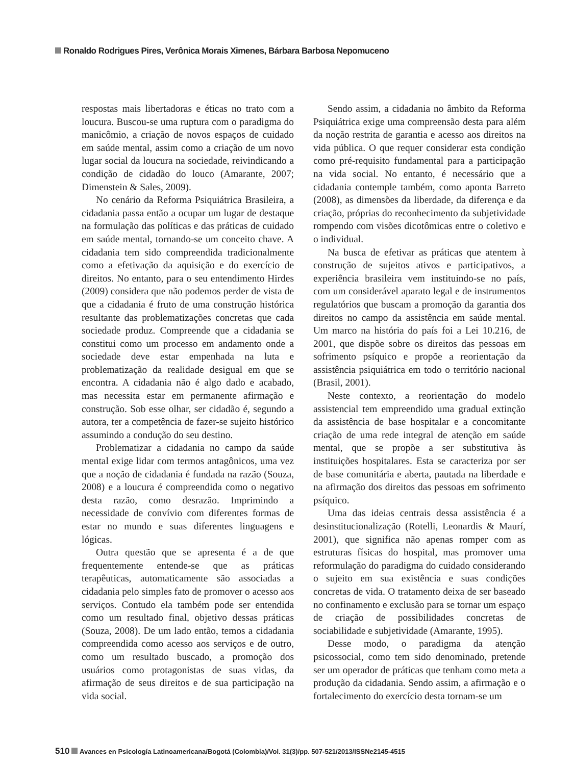Ronaldo Rodrigues Pires, Verônica Morais Ximenes, Bárbara Barbosa Nepomuceno
respostas mais libertadoras e éticas no trato com a loucura. Buscou-se uma ruptura com o paradigma do manicômio, a criação de novos espaços de cuidado em saúde mental, assim como a criação de um novo lugar social da loucura na sociedade, reivindicando a condição de cidadão do louco (Amarante, 2007; Dimenstein & Sales, 2009).
No cenário da Reforma Psiquiátrica Brasileira, a cidadania passa então a ocupar um lugar de destaque na formulação das políticas e das práticas de cuidado em saúde mental, tornando-se um conceito chave. A cidadania tem sido compreendida tradicionalmente como a efetivação da aquisição e do exercício de direitos. No entanto, para o seu entendimento Hirdes (2009) considera que não podemos perder de vista de que a cidadania é fruto de uma construção histórica resultante das problematizações concretas que cada sociedade produz. Compreende que a cidadania se constitui como um processo em andamento onde a sociedade deve estar empenhada na luta e problematização da realidade desigual em que se encontra. A cidadania não é algo dado e acabado, mas necessita estar em permanente afirmação e construção. Sob esse olhar, ser cidadão é, segundo a autora, ter a competência de fazer-se sujeito histórico assumindo a condução do seu destino.
Problematizar a cidadania no campo da saúde mental exige lidar com termos antagônicos, uma vez que a noção de cidadania é fundada na razão (Souza, 2008) e a loucura é compreendida como o negativo desta razão, como desrazão. Imprimindo a necessidade de convívio com diferentes formas de estar no mundo e suas diferentes linguagens e lógicas.
Outra questão que se apresenta é a de que frequentemente entende-se que as práticas terapêuticas, automaticamente são associadas a cidadania pelo simples fato de promover o acesso aos serviços. Contudo ela também pode ser entendida como um resultado final, objetivo dessas práticas (Souza, 2008). De um lado então, temos a cidadania compreendida como acesso aos serviços e de outro, como um resultado buscado, a promoção dos usuários como protagonistas de suas vidas, da afirmação de seus direitos e de sua participação na vida social.
Sendo assim, a cidadania no âmbito da Reforma Psiquiátrica exige uma compreensão desta para além da noção restrita de garantia e acesso aos direitos na vida pública. O que requer considerar esta condição como pré-requisito fundamental para a participação na vida social. No entanto, é necessário que a cidadania contemple também, como aponta Barreto (2008), as dimensões da liberdade, da diferença e da criação, próprias do reconhecimento da subjetividade rompendo com visões dicotômicas entre o coletivo e o individual.
Na busca de efetivar as práticas que atentem à construção de sujeitos ativos e participativos, a experiência brasileira vem instituindo-se no país, com um considerável aparato legal e de instrumentos regulatórios que buscam a promoção da garantia dos direitos no campo da assistência em saúde mental. Um marco na história do país foi a Lei 10.216, de 2001, que dispõe sobre os direitos das pessoas em sofrimento psíquico e propõe a reorientação da assistência psiquiátrica em todo o território nacional (Brasil, 2001).
Neste contexto, a reorientação do modelo assistencial tem empreendido uma gradual extinção da assistência de base hospitalar e a concomitante criação de uma rede integral de atenção em saúde mental, que se propõe a ser substitutiva às instituições hospitalares. Esta se caracteriza por ser de base comunitária e aberta, pautada na liberdade e na afirmação dos direitos das pessoas em sofrimento psíquico.
Uma das ideias centrais dessa assistência é a desinstitucionalização (Rotelli, Leonardis & Maurí, 2001), que significa não apenas romper com as estruturas físicas do hospital, mas promover uma reformulação do paradigma do cuidado considerando o sujeito em sua existência e suas condições concretas de vida. O tratamento deixa de ser baseado no confinamento e exclusão para se tornar um espaço de criação de possibilidades concretas de sociabilidade e subjetividade (Amarante, 1995).
Desse modo, o paradigma da atenção psicossocial, como tem sido denominado, pretende ser um operador de práticas que tenham como meta a produção da cidadania. Sendo assim, a afirmação e o fortalecimento do exercício desta tornam-se um
510 Avances en Psicología Latinoamericana/Bogotá (Colombia)/Vol. 31(3)/pp. 507-521/2013/ISSNe2145-4515